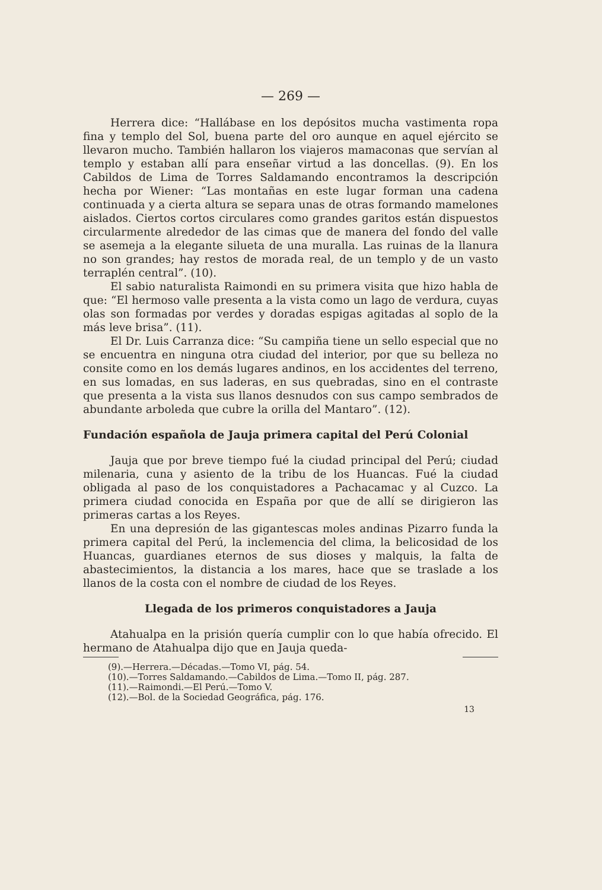— 269 —
Herrera dice: “Hallábase en los depósitos mucha vastimenta ropa fina y templo del Sol, buena parte del oro aunque en aquel ejército se llevaron mucho. También hallaron los viajeros mamaconas que servían al templo y estaban allí para enseñar virtud a las doncellas. (9). En los Cabildos de Lima de Torres Saldamando encontramos la descripción hecha por Wiener: “Las montañas en este lugar forman una cadena continuada y a cierta altura se separa unas de otras formando mamelones aislados. Ciertos cortos circulares como grandes garitos están dispuestos circularmente alrededor de las cimas que de manera del fondo del valle se asemeja a la elegante silueta de una muralla. Las ruinas de la llanura no son grandes; hay restos de morada real, de un templo y de un vasto terraplén central”. (10).
El sabio naturalista Raimondi en su primera visita que hizo habla de que: “El hermoso valle presenta a la vista como un lago de verdura, cuyas olas son formadas por verdes y doradas espigas agitadas al soplo de la más leve brisa”. (11).
El Dr. Luis Carranza dice: “Su campiña tiene un sello especial que no se encuentra en ninguna otra ciudad del interior, por que su belleza no consite como en los demás lugares andinos, en los accidentes del terreno, en sus lomadas, en sus laderas, en sus quebradas, sino en el contraste que presenta a la vista sus llanos desnudos con sus campo sembrados de abundante arboleda que cubre la orilla del Mantaro”. (12).
Fundación española de Jauja primera capital del Perú Colonial
Jauja que por breve tiempo fué la ciudad principal del Perú; ciudad milenaria, cuna y asiento de la tribu de los Huancas. Fué la ciudad obligada al paso de los conquistadores a Pachacamac y al Cuzco. La primera ciudad conocida en España por que de allí se dirigieron las primeras cartas a los Reyes.
En una depresión de las gigantescas moles andinas Pizarro funda la primera capital del Perú, la inclemencia del clima, la belicosidad de los Huancas, guardianes eternos de sus dioses y malquis, la falta de abastecimientos, la distancia a los mares, hace que se traslade a los llanos de la costa con el nombre de ciudad de los Reyes.
Llegada de los primeros conquistadores a Jauja
Atahualpa en la prisión quería cumplir con lo que había ofrecido. El hermano de Atahualpa dijo que en Jauja queda-
(9).—Herrera.—Décadas.—Tomo VI, pág. 54.
(10).—Torres Saldamando.—Cabildos de Lima.—Tomo II, pág. 287.
(11).—Raimondi.—El Perú.—Tomo V.
(12).—Bol. de la Sociedad Geográfica, pág. 176.
13